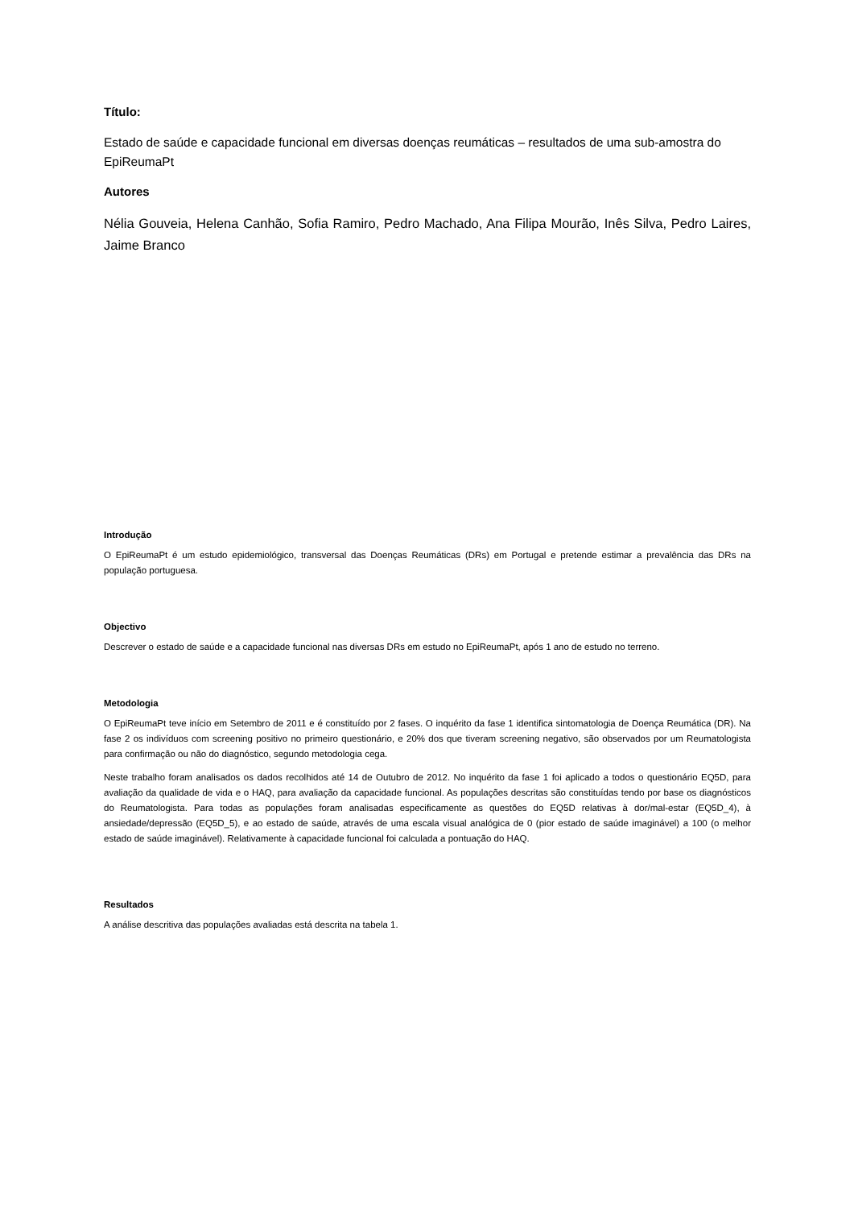Título:
Estado de saúde e capacidade funcional em diversas doenças reumáticas – resultados de uma sub-amostra do EpiReumaPt
Autores
Nélia Gouveia, Helena Canhão, Sofia Ramiro, Pedro Machado, Ana Filipa Mourão, Inês Silva, Pedro Laires, Jaime Branco
Introdução
O EpiReumaPt é um estudo epidemiológico, transversal das Doenças Reumáticas (DRs) em Portugal e pretende estimar a prevalência das DRs na população portuguesa.
Objectivo
Descrever o estado de saúde e a capacidade funcional nas diversas DRs em estudo no EpiReumaPt, após 1 ano de estudo no terreno.
Metodologia
O EpiReumaPt teve início em Setembro de 2011 e é constituído por 2 fases. O inquérito da fase 1 identifica sintomatologia de Doença Reumática (DR). Na fase 2 os indivíduos com screening positivo no primeiro questionário, e 20% dos que tiveram screening negativo, são observados por um Reumatologista para confirmação ou não do diagnóstico, segundo metodologia cega.
Neste trabalho foram analisados os dados recolhidos até 14 de Outubro de 2012. No inquérito da fase 1 foi aplicado a todos o questionário EQ5D, para avaliação da qualidade de vida e o HAQ, para avaliação da capacidade funcional. As populações descritas são constituídas tendo por base os diagnósticos do Reumatologista. Para todas as populações foram analisadas especificamente as questões do EQ5D relativas à dor/mal-estar (EQ5D_4), à ansiedade/depressão (EQ5D_5), e ao estado de saúde, através de uma escala visual analógica de 0 (pior estado de saúde imaginável) a 100 (o melhor estado de saúde imaginável). Relativamente à capacidade funcional foi calculada a pontuação do HAQ.
Resultados
A análise descritiva das populações avaliadas está descrita na tabela 1.